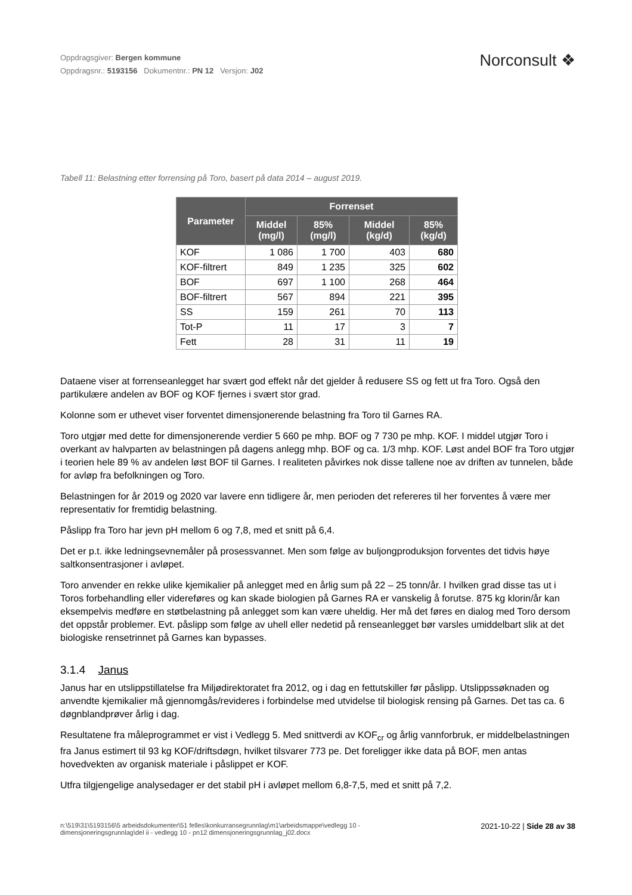Oppdragsgiver: Bergen kommune
Oppdragsnr.: 5193156 Dokumentnr.: PN 12 Versjon: J02
Norconsult ❖
Tabell 11: Belastning etter forrensing på Toro, basert på data 2014 – august 2019.
| Parameter | Forrenset | | | |
| --- | --- | --- | --- | --- |
| | Middel (mg/l) | 85% (mg/l) | Middel (kg/d) | 85% (kg/d) |
| KOF | 1 086 | 1 700 | 403 | 680 |
| KOF-filtrert | 849 | 1 235 | 325 | 602 |
| BOF | 697 | 1 100 | 268 | 464 |
| BOF-filtrert | 567 | 894 | 221 | 395 |
| SS | 159 | 261 | 70 | 113 |
| Tot-P | 11 | 17 | 3 | 7 |
| Fett | 28 | 31 | 11 | 19 |
Dataene viser at forrenseanlegget har svært god effekt når det gjelder å redusere SS og fett ut fra Toro. Også den partikulære andelen av BOF og KOF fjernes i svært stor grad.
Kolonne som er uthevet viser forventet dimensjonerende belastning fra Toro til Garnes RA.
Toro utgjør med dette for dimensjonerende verdier 5 660 pe mhp. BOF og 7 730 pe mhp. KOF. I middel utgjør Toro i overkant av halvparten av belastningen på dagens anlegg mhp. BOF og ca. 1/3 mhp. KOF. Løst andel BOF fra Toro utgjør i teorien hele 89 % av andelen løst BOF til Garnes. I realiteten påvirkes nok disse tallene noe av driften av tunnelen, både for avløp fra befolkningen og Toro.
Belastningen for år 2019 og 2020 var lavere enn tidligere år, men perioden det refereres til her forventes å være mer representativ for fremtidig belastning.
Påslipp fra Toro har jevn pH mellom 6 og 7,8, med et snitt på 6,4.
Det er p.t. ikke ledningsevnemåler på prosessvannet. Men som følge av buljongproduksjon forventes det tidvis høye saltkonsentrasjoner i avløpet.
Toro anvender en rekke ulike kjemikalier på anlegget med en årlig sum på 22 – 25 tonn/år. I hvilken grad disse tas ut i Toros forbehandling eller videreføres og kan skade biologien på Garnes RA er vanskelig å forutse. 875 kg klorin/år kan eksempelvis medføre en støtbelastning på anlegget som kan være uheldig. Her må det føres en dialog med Toro dersom det oppstår problemer. Evt. påslipp som følge av uhell eller nedetid på renseanlegget bør varsles umiddelbart slik at det biologiske rensetrinnet på Garnes kan bypasses.
3.1.4 Janus
Janus har en utslippstillatelse fra Miljødirektoratet fra 2012, og i dag en fettutskiller før påslipp. Utslippssøknaden og anvendte kjemikalier må gjennomgås/revideres i forbindelse med utvidelse til biologisk rensing på Garnes. Det tas ca. 6 døgnblandprøver årlig i dag.
Resultatene fra måleprogrammet er vist i Vedlegg 5. Med snittverdi av KOF<sub>cr</sub> og årlig vannforbruk, er middelbelastningen fra Janus estimert til 93 kg KOF/driftsdøgn, hvilket tilsvarer 773 pe. Det foreligger ikke data på BOF, men antas hovedvekten av organisk materiale i påslippet er KOF.
Utfra tilgjengelige analysedager er det stabil pH i avløpet mellom 6,8-7,5, med et snitt på 7,2.
n:\519\31\5193156\5 arbeidsdokumenter\51 felles\konkurransegrunnlag\m1\arbeidsmappe\vedlegg 10 -
dimensjoneringsgrunnlag\del ii - vedlegg 10 - pn12 dimensjoneringsgrunnlag_j02.docx
2021-10-22 | Side 28 av 38